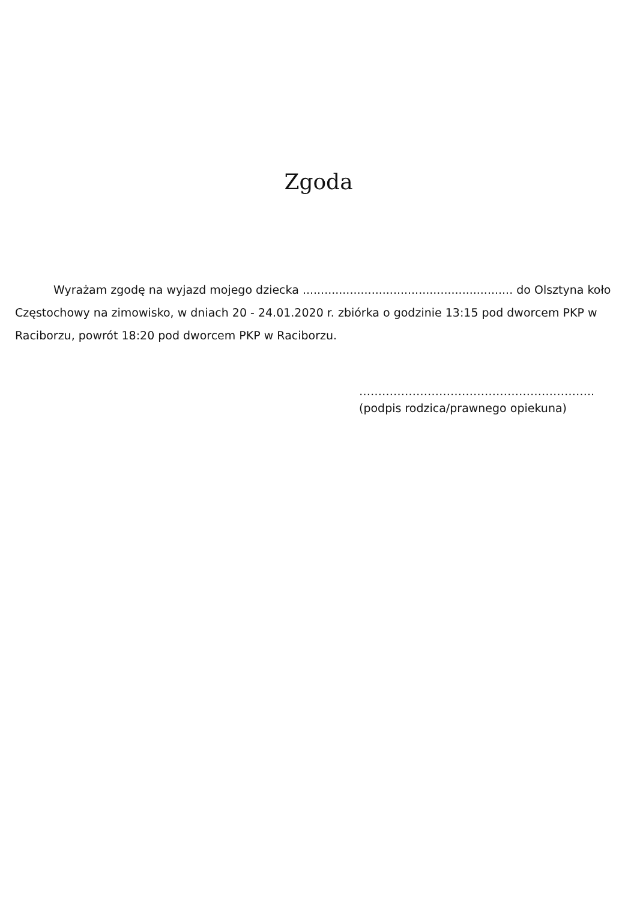Zgoda
Wyrażam zgodę na wyjazd mojego dziecka .......................................................... do Olsztyna koło Częstochowy na zimowisko, w dniach 20 - 24.01.2020 r. zbiórka o godzinie 13:15 pod dworcem PKP w Raciborzu, powrót 18:20 pod dworcem PKP w Raciborzu.
……………………………………………………..
(podpis rodzica/prawnego opiekuna)